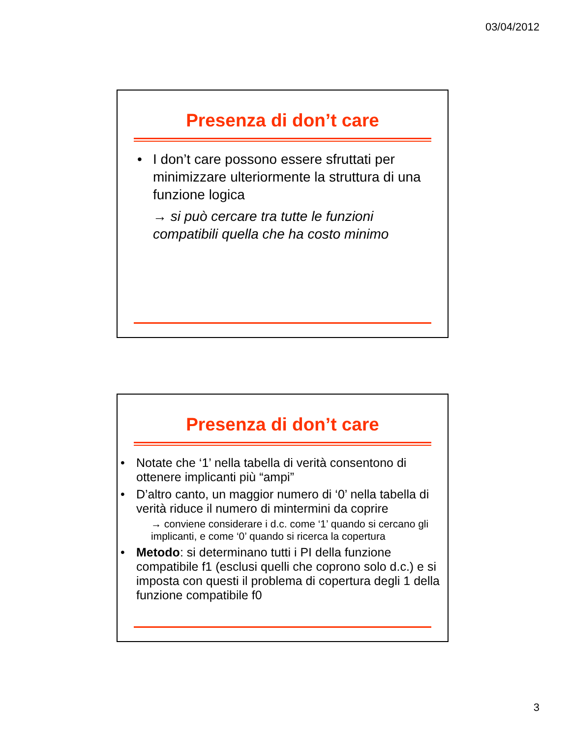03/04/2012
Presenza di don’t care
• I don’t care possono essere sfruttati per minimizzare ulteriormente la struttura di una funzione logica
→ si può cercare tra tutte le funzioni compatibili quella che ha costo minimo
Presenza di don’t care
• Notate che ‘1’ nella tabella di verità consentono di ottenere implicanti più “ampi”
• D’altro canto, un maggior numero di ‘0’ nella tabella di verità riduce il numero di mintermini da coprire
→ conviene considerare i d.c. come ‘1’ quando si cercano gli implicanti, e come ‘0’ quando si ricerca la copertura
• Metodo: si determinano tutti i PI della funzione compatibile f1 (esclusi quelli che coprono solo d.c.) e si imposta con questi il problema di copertura degli 1 della funzione compatibile f0
3